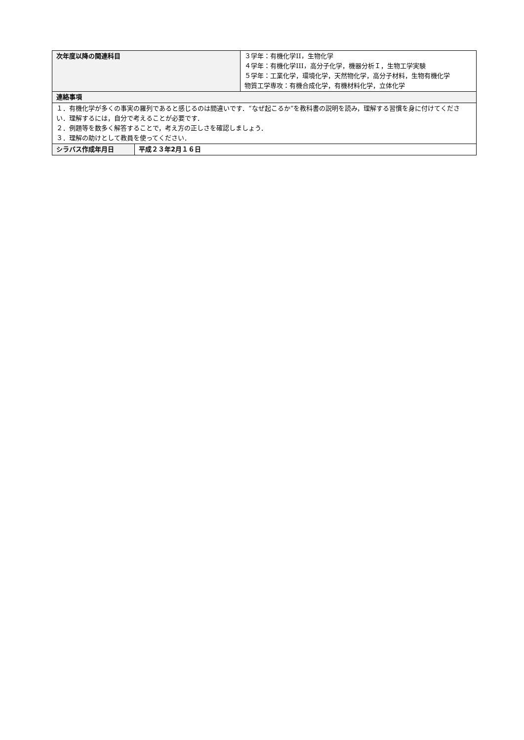| 次年度以降の関連科目 | | ３学年：有機化学II，生物化学 ４学年：有機化学III，高分子化学，機器分析Ｉ，生物工学実験 ５学年：工業化学，環境化学，天然物化学，高分子材料，生物有機化学 物質工学専攻：有機合成化学，有機材料化学，立体化学 |
| 連絡事項 | | |
| １．有機化学が多くの事実の羅列であると感じるのは間違いです．“なぜ起こるか”を教科書の説明を読み，理解する習慣を身に付けてください．理解するには，自分で考えることが必要です． ２．例題等を数多く解答することで，考え方の正しさを確認しましょう． ３．理解の助けとして教員を使ってください． | | |
| シラバス作成年月日 | 平成２３年2月１６日 | |